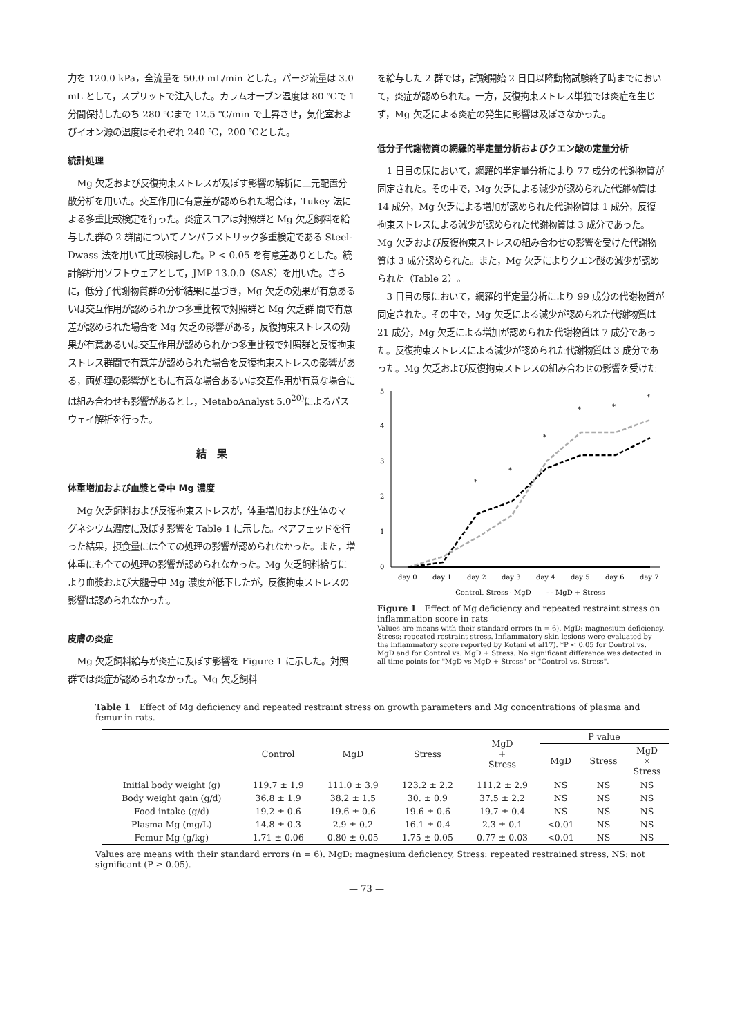力を 120.0 kPa，全流量を 50.0 mL/min とした。パージ流量は 3.0 mL として，スプリットで注入した。カラムオーブン温度は 80 ℃で 1 分間保持したのち 280 ℃まで 12.5 ℃/min で上昇させ，気化室およびイオン源の温度はそれぞれ 240 ℃，200 ℃とした。
統計処理
Mg 欠乏および反復拘束ストレスが及ぼす影響の解析に二元配置分散分析を用いた。交互作用に有意差が認められた場合は，Tukey 法による多重比較検定を行った。炎症スコアは対照群と Mg 欠乏飼料を給与した群の 2 群間についてノンパラメトリック多重検定である Steel-Dwass 法を用いて比較検討した。P < 0.05 を有意差ありとした。統計解析用ソフトウェアとして，JMP 13.0.0（SAS）を用いた。さらに，低分子代謝物質群の分析結果に基づき，Mg 欠乏の効果が有意あるいは交互作用が認められかつ多重比較で対照群と Mg 欠乏群 間で有意差が認められた場合を Mg 欠乏の影響がある，反復拘束ストレスの効果が有意あるいは交互作用が認められかつ多重比較で対照群と反復拘束ストレス群間で有意差が認められた場合を反復拘束ストレスの影響がある，両処理の影響がともに有意な場合あるいは交互作用が有意な場合には組み合わせも影響があるとし，MetaboAnalyst 5.0<sup>20)</sup>によるパスウェイ解析を行った。
結　果
体重増加および血漿と骨中 Mg 濃度
Mg 欠乏飼料および反復拘束ストレスが，体重増加および生体のマグネシウム濃度に及ぼす影響を Table 1 に示した。ペアフェッドを行った結果，摂食量には全ての処理の影響が認められなかった。また，増体重にも全ての処理の影響が認められなかった。Mg 欠乏飼料給与により血漿および大腿骨中 Mg 濃度が低下したが，反復拘束ストレスの影響は認められなかった。
皮膚の炎症
Mg 欠乏飼料給与が炎症に及ぼす影響を Figure 1 に示した。対照群では炎症が認められなかった。Mg 欠乏飼料
を給与した 2 群では，試験開始 2 日目以降動物試験終了時までにおいて，炎症が認められた。一方，反復拘束ストレス単独では炎症を生じず，Mg 欠乏による炎症の発生に影響は及ぼさなかった。
低分子代謝物質の網羅的半定量分析およびクエン酸の定量分析
1 日目の尿において，網羅的半定量分析により 77 成分の代謝物質が同定された。その中で，Mg 欠乏による減少が認められた代謝物質は 14 成分，Mg 欠乏による増加が認められた代謝物質は 1 成分，反復拘束ストレスによる減少が認められた代謝物質は 3 成分であった。Mg 欠乏および反復拘束ストレスの組み合わせの影響を受けた代謝物質は 3 成分認められた。また，Mg 欠乏によりクエン酸の減少が認められた（Table 2）。
3 日目の尿において，網羅的半定量分析により 99 成分の代謝物質が同定された。その中で，Mg 欠乏による減少が認められた代謝物質は 21 成分，Mg 欠乏による増加が認められた代謝物質は 7 成分であった。反復拘束ストレスによる減少が認められた代謝物質は 3 成分であった。Mg 欠乏および反復拘束ストレスの組み合わせの影響を受けた
5
4
3
2
1
0
day 0
day 1
day 2
day 3
day 4
day 5
day 6
day 7
*
*
*
*
*
*
— Control, Stress
- - MgD
- - MgD + Stress
Figure 1　Effect of Mg deficiency and repeated restraint stress on inflammation score in rats
Values are means with their standard errors (n = 6). MgD: magnesium deficiency, Stress: repeated restraint stress. Inflammatory skin lesions were evaluated by the inflammatory score reported by Kotani et al17). *P < 0.05 for Control vs. MgD and for Control vs. MgD + Stress. No significant difference was detected in all time points for "MgD vs MgD + Stress" or "Control vs. Stress".
Table 1　Effect of Mg deficiency and repeated restraint stress on growth parameters and Mg concentrations of plasma and femur in rats.
| | Control | MgD | Stress | MgD + Stress | P value | | |
| --- | --- | --- | --- | --- | --- | --- | --- |
| | | | | | MgD | Stress | MgD × Stress |
| Initial body weight (g) | 119.7 ± 1.9 | 111.0 ± 3.9 | 123.2 ± 2.2 | 111.2 ± 2.9 | NS | NS | NS |
| Body weight gain (g/d) | 36.8 ± 1.9 | 38.2 ± 1.5 | 30. ± 0.9 | 37.5 ± 2.2 | NS | NS | NS |
| Food intake (g/d) | 19.2 ± 0.6 | 19.6 ± 0.6 | 19.6 ± 0.6 | 19.7 ± 0.4 | NS | NS | NS |
| Plasma Mg (mg/L) | 14.8 ± 0.3 | 2.9 ± 0.2 | 16.1 ± 0.4 | 2.3 ± 0.1 | <0.01 | NS | NS |
| Femur Mg (g/kg) | 1.71 ± 0.06 | 0.80 ± 0.05 | 1.75 ± 0.05 | 0.77 ± 0.03 | <0.01 | NS | NS |
Values are means with their standard errors (n = 6). MgD: magnesium deficiency, Stress: repeated restrained stress, NS: not significant (P ≥ 0.05).
— 73 —